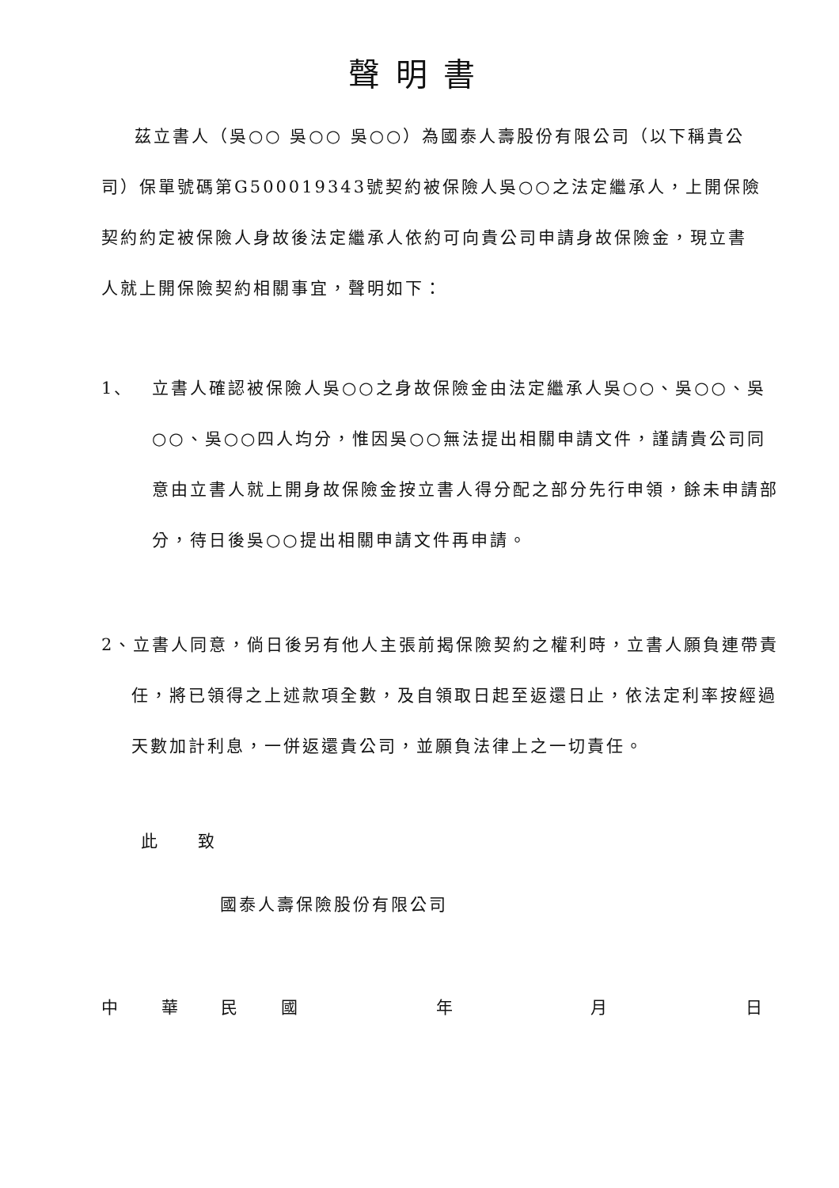聲明書
茲立書人（吳○○ 吳○○ 吳○○）為國泰人壽股份有限公司（以下稱貴公司）保單號碼第G500019343號契約被保險人吳○○之法定繼承人，上開保險契約約定被保險人身故後法定繼承人依約可向貴公司申請身故保險金，現立書人就上開保險契約相關事宜，聲明如下：
1、 立書人確認被保險人吳○○之身故保險金由法定繼承人吳○○、吳○○、吳○○、吳○○四人均分，惟因吳○○無法提出相關申請文件，謹請貴公司同意由立書人就上開身故保險金按立書人得分配之部分先行申領，餘未申請部分，待日後吳○○提出相關申請文件再申請。
2、立書人同意，倘日後另有他人主張前揭保險契約之權利時，立書人願負連帶責任，將已領得之上述款項全數，及自領取日起至返還日止，依法定利率按經過天數加計利息，一併返還貴公司，並願負法律上之一切責任。
此　　致
國泰人壽保險股份有限公司
中華民國年月日